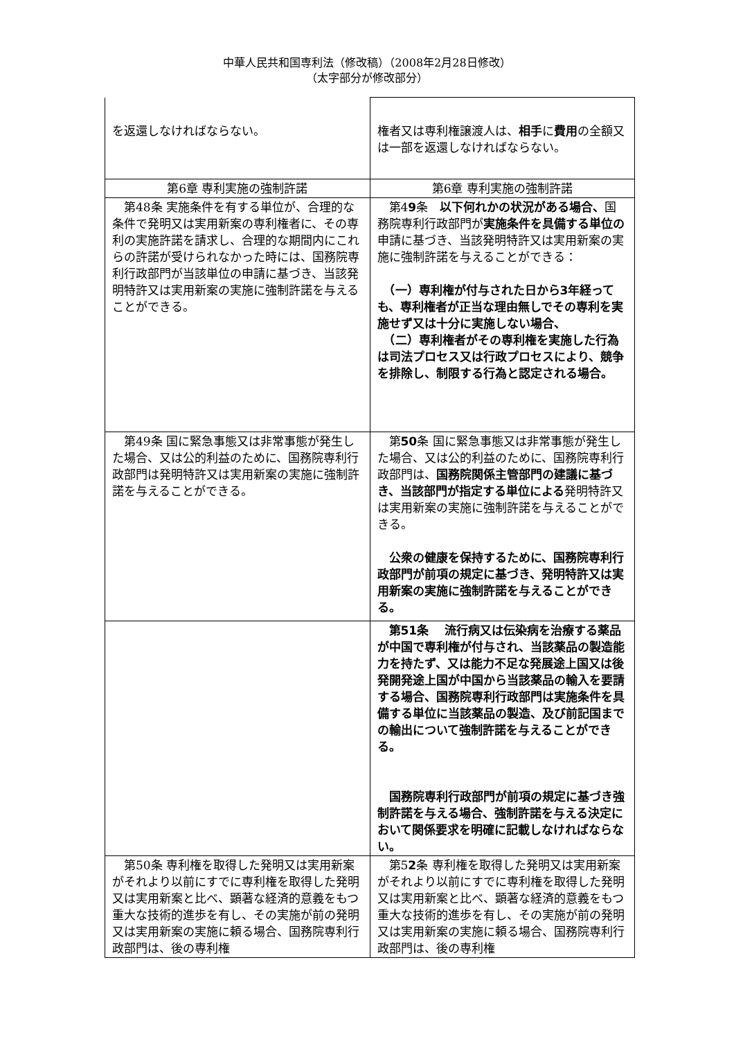中華人民共和国専利法（修改稿）（2008年2月28日修改）
（太字部分が修改部分）
| を返還しなければならない。 | 権者又は専利権譲渡人は、 相手 に 費用 の全額又は一部を返還しなければならない。 |
| 第6章 専利実施の強制許諾 | 第6章 専利実施の強制許諾 |
| 第48条 実施条件を有する単位が、合理的な条件で発明又は実用新案の専利権者に、その専利の実施許諾を請求し、合理的な期間内にこれらの許諾が受けられなかった時には、国務院専利行政部門が当該単位の申請に基づき、当該発明特許又は実用新案の実施に強制許諾を与えることができる。 | 第4 9 条 以下何れかの状況がある場合、 国務院専利行政部門が 実施条件を具備する単位の 申請に基づき、当該発明特許又は実用新案の実施に強制許諾を与えることができる： （一）専利権が付与された日から3年経っても、専利権者が正当な理由無しでその専利を実施せず又は十分に実施しない場合、 （二）専利権者がその専利権を実施した行為は司法プロセス又は行政プロセスにより、競争を排除し、制限する行為と認定される場合。 |
| 第49条 国に緊急事態又は非常事態が発生した場合、又は公的利益のために、国務院専利行政部門は発明特許又は実用新案の実施に強制許諾を与えることができる。 | 第 50 条 国に緊急事態又は非常事態が発生した場合、又は公的利益のために、国務院専利行政部門は、 国務院関係主管部門の建議に基づき、当該部門が指定する単位による 発明特許又は実用新案の実施に強制許諾を与えることができる。 公衆の健康を保持するために、国務院専利行政部門が前項の規定に基づき、発明特許又は実用新案の実施に強制許諾を与えることができる。 |
| | 第51条 流行病又は伝染病を治療する薬品が中国で専利権が付与され、当該薬品の製造能力を持たず、又は能力不足な発展途上国又は後発開発途上国が中国から当該薬品の輸入を要請する場合、国務院専利行政部門は実施条件を具備する単位に当該薬品の製造、及び前記国までの輸出について強制許諾を与えることができる。 国務院専利行政部門が前項の規定に基づき強制許諾を与える場合、強制許諾を与える決定において関係要求を明確に記載しなければならない。 |
| 第50条 専利権を取得した発明又は実用新案がそれより以前にすでに専利権を取得した発明又は実用新案と比べ、顕著な経済的意義をもつ重大な技術的進歩を有し、その実施が前の発明又は実用新案の実施に頼る場合、国務院専利行政部門は、後の専利権 | 第5 2 条 専利権を取得した発明又は実用新案がそれより以前にすでに専利権を取得した発明又は実用新案と比べ、顕著な経済的意義をもつ重大な技術的進歩を有し、その実施が前の発明又は実用新案の実施に頼る場合、国務院専利行政部門は、後の専利権 |